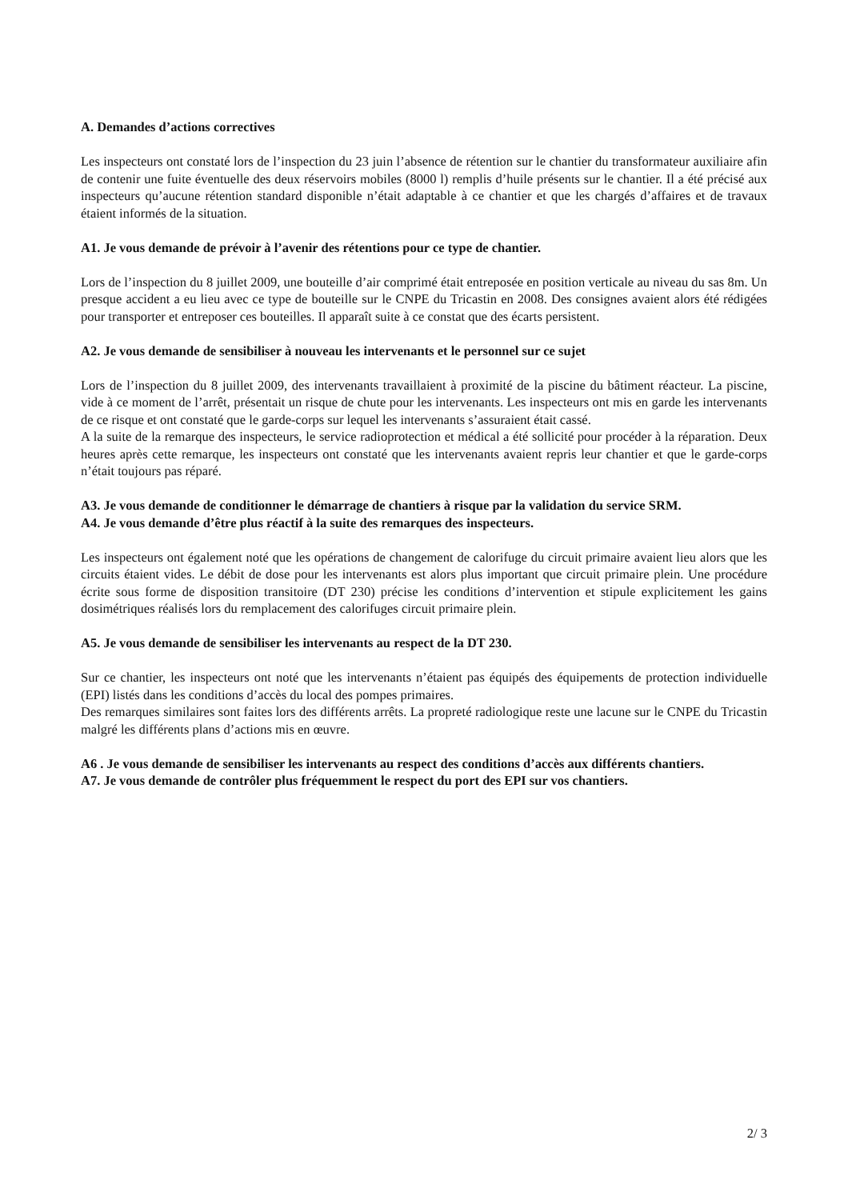A. Demandes d’actions correctives
Les inspecteurs ont constaté lors de l’inspection du 23 juin l’absence de rétention sur le chantier du transformateur auxiliaire afin de contenir une fuite éventuelle des deux réservoirs mobiles (8000 l) remplis d’huile présents sur le chantier. Il a été précisé aux inspecteurs qu’aucune rétention standard disponible n’était adaptable à ce chantier et que les chargés d’affaires et de travaux étaient informés de la situation.
A1. Je vous demande de prévoir à l’avenir des rétentions pour ce type de chantier.
Lors de l’inspection du 8 juillet 2009, une bouteille d’air comprimé était entreposée en position verticale au niveau du sas 8m. Un presque accident a eu lieu avec ce type de bouteille sur le CNPE du Tricastin en 2008. Des consignes avaient alors été rédigées pour transporter et entreposer ces bouteilles. Il apparaît suite à ce constat que des écarts persistent.
A2. Je vous demande de sensibiliser à nouveau les intervenants et le personnel sur ce sujet
Lors de l’inspection du 8 juillet 2009, des intervenants travaillaient à proximité de la piscine du bâtiment réacteur. La piscine, vide à ce moment de l’arrêt, présentait un risque de chute pour les intervenants. Les inspecteurs ont mis en garde les intervenants de ce risque et ont constaté que le garde-corps sur lequel les intervenants s’assuraient était cassé.
A la suite de la remarque des inspecteurs, le service radioprotection et médical a été sollicité pour procéder à la réparation. Deux heures après cette remarque, les inspecteurs ont constaté que les intervenants avaient repris leur chantier et que le garde-corps n’était toujours pas réparé.
A3. Je vous demande de conditionner le démarrage de chantiers à risque par la validation du service SRM.
A4. Je vous demande d’être plus réactif à la suite des remarques des inspecteurs.
Les inspecteurs ont également noté que les opérations de changement de calorifuge du circuit primaire avaient lieu alors que les circuits étaient vides. Le débit de dose pour les intervenants est alors plus important que circuit primaire plein. Une procédure écrite sous forme de disposition transitoire (DT 230) précise les conditions d’intervention et stipule explicitement les gains dosimétriques réalisés lors du remplacement des calorifuges circuit primaire plein.
A5. Je vous demande de sensibiliser les intervenants au respect de la DT 230.
Sur ce chantier, les inspecteurs ont noté que les intervenants n’étaient pas équipés des équipements de protection individuelle (EPI) listés dans les conditions d’accès du local des pompes primaires.
Des remarques similaires sont faites lors des différents arrêts. La propreté radiologique reste une lacune sur le CNPE du Tricastin malgré les différents plans d’actions mis en œuvre.
A6 . Je vous demande de sensibiliser les intervenants au respect des conditions d’accès aux différents chantiers.
A7. Je vous demande de contrôler plus fréquemment le respect du port des EPI sur vos chantiers.
2/ 3